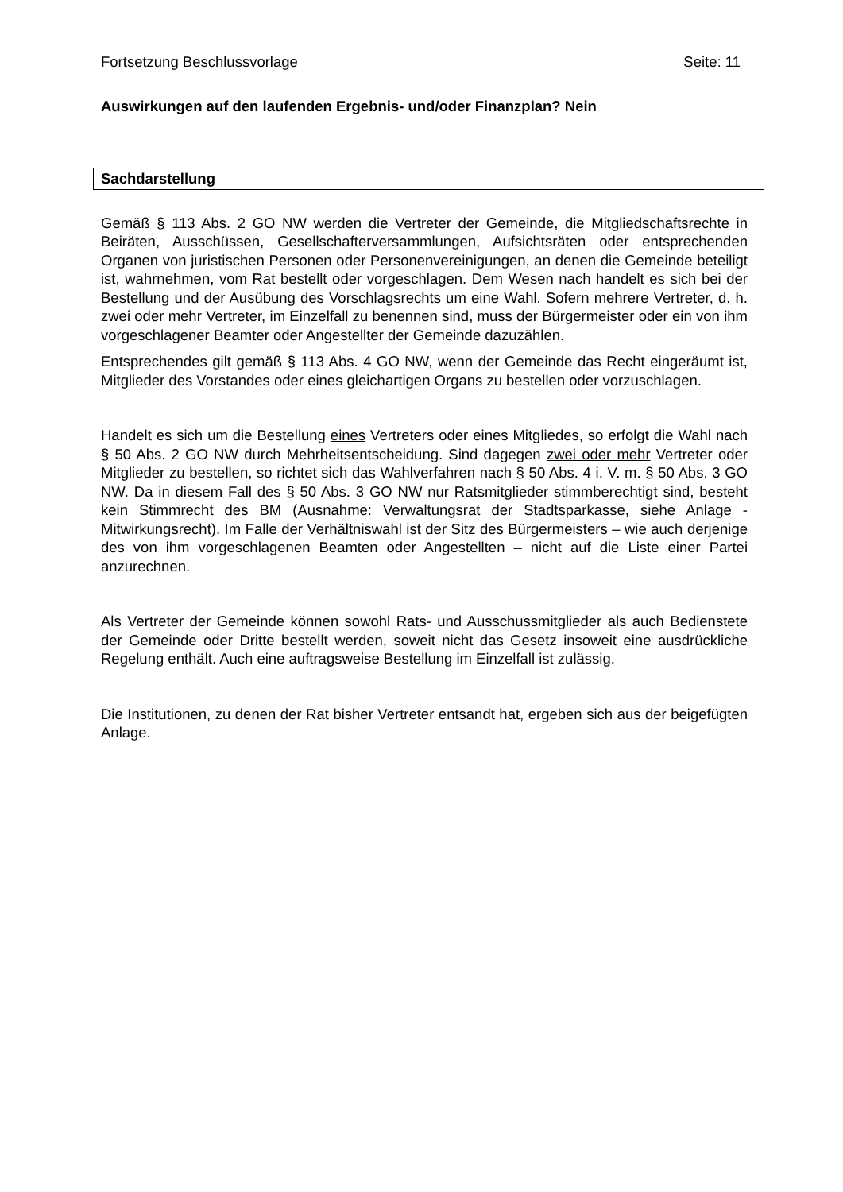Fortsetzung Beschlussvorlage Seite: 11
Auswirkungen auf den laufenden Ergebnis- und/oder Finanzplan? Nein
Sachdarstellung
Gemäß § 113 Abs. 2 GO NW werden die Vertreter der Gemeinde, die Mitgliedschaftsrechte in Beiräten, Ausschüssen, Gesellschafterversammlungen, Aufsichtsräten oder entsprechenden Organen von juristischen Personen oder Personenvereinigungen, an denen die Gemeinde beteiligt ist, wahrnehmen, vom Rat bestellt oder vorgeschlagen. Dem Wesen nach handelt es sich bei der Bestellung und der Ausübung des Vorschlagsrechts um eine Wahl. Sofern mehrere Vertreter, d. h. zwei oder mehr Vertreter, im Einzelfall zu benennen sind, muss der Bürgermeister oder ein von ihm vorgeschlagener Beamter oder Angestellter der Gemeinde dazuzählen.
Entsprechendes gilt gemäß § 113 Abs. 4 GO NW, wenn der Gemeinde das Recht eingeräumt ist, Mitglieder des Vorstandes oder eines gleichartigen Organs zu bestellen oder vorzuschlagen.
Handelt es sich um die Bestellung eines Vertreters oder eines Mitgliedes, so erfolgt die Wahl nach § 50 Abs. 2 GO NW durch Mehrheitsentscheidung. Sind dagegen zwei oder mehr Vertreter oder Mitglieder zu bestellen, so richtet sich das Wahlverfahren nach § 50 Abs. 4 i. V. m. § 50 Abs. 3 GO NW. Da in diesem Fall des § 50 Abs. 3 GO NW nur Ratsmitglieder stimmberechtigt sind, besteht kein Stimmrecht des BM (Ausnahme: Verwaltungsrat der Stadtsparkasse, siehe Anlage - Mitwirkungsrecht). Im Falle der Verhältniswahl ist der Sitz des Bürgermeisters – wie auch derjenige des von ihm vorgeschlagenen Beamten oder Angestellten – nicht auf die Liste einer Partei anzurechnen.
Als Vertreter der Gemeinde können sowohl Rats- und Ausschussmitglieder als auch Bedienstete der Gemeinde oder Dritte bestellt werden, soweit nicht das Gesetz insoweit eine ausdrückliche Regelung enthält. Auch eine auftragsweise Bestellung im Einzelfall ist zulässig.
Die Institutionen, zu denen der Rat bisher Vertreter entsandt hat, ergeben sich aus der beigefügten Anlage.